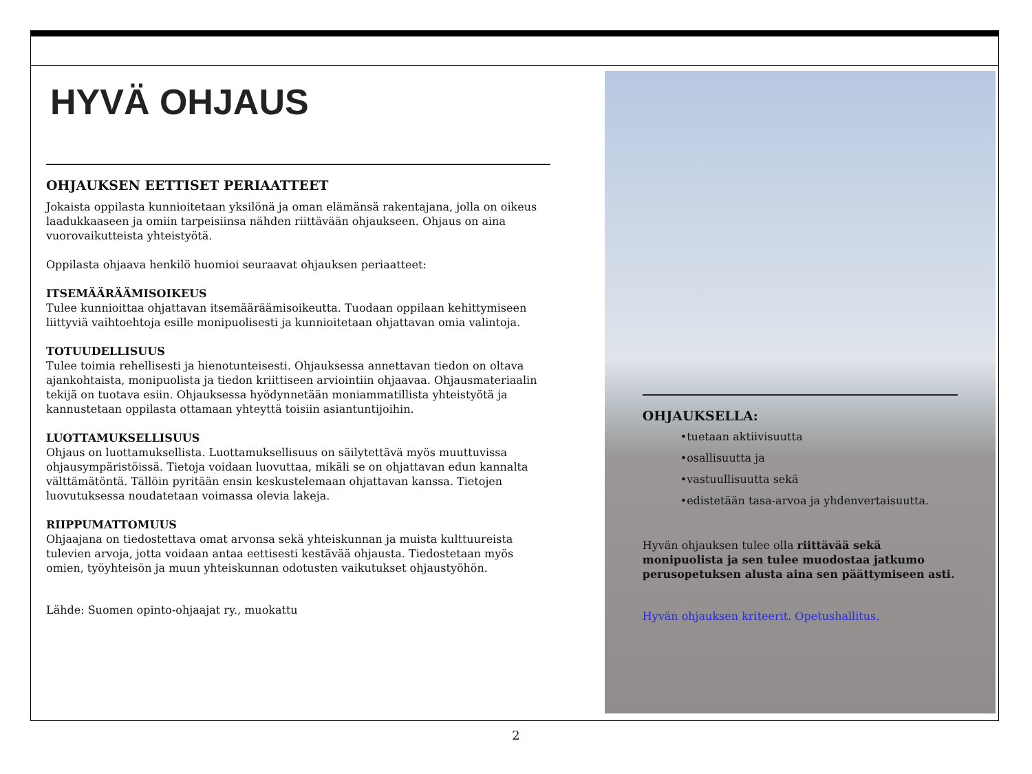HYVÄ OHJAUS
OHJAUKSEN EETTISET PERIAATTEET
Jokaista oppilasta kunnioitetaan yksilönä ja oman elämänsä rakentajana, jolla on oikeus laadukkaaseen ja omiin tarpeisiinsa nähden riittävään ohjaukseen. Ohjaus on aina vuorovaikutteista yhteistyötä.
Oppilasta ohjaava henkilö huomioi seuraavat ohjauksen periaatteet:
ITSEMÄÄRÄÄMISOIKEUS
Tulee kunnioittaa ohjattavan itsemääräämisoikeutta. Tuodaan oppilaan kehittymiseen liittyviä vaihtoehtoja esille monipuolisesti ja kunnioitetaan ohjattavan omia valintoja.
TOTUUDELLISUUS
Tulee toimia rehellisesti ja hienotunteisesti. Ohjauksessa annettavan tiedon on oltava ajankohtaista, monipuolista ja tiedon kriittiseen arviointiin ohjaavaa. Ohjausmateriaalin tekijä on tuotava esiin. Ohjauksessa hyödynnetään moniammatillista yhteistyötä ja kannustetaan oppilasta ottamaan yhteyttä toisiin asiantuntijoihin.
LUOTTAMUKSELLISUUS
Ohjaus on luottamuksellista. Luottamuksellisuus on säilytettävä myös muuttuvissa ohjausympäristöissä. Tietoja voidaan luovuttaa, mikäli se on ohjattavan edun kannalta välttämätöntä. Tällöin pyritään ensin keskustelemaan ohjattavan kanssa. Tietojen luovutuksessa noudatetaan voimassa olevia lakeja.
RIIPPUMATTOMUUS
Ohjaajana on tiedostettava omat arvonsa sekä yhteiskunnan ja muista kulttuureista tulevien arvoja, jotta voidaan antaa eettisesti kestävää ohjausta. Tiedostetaan myös omien, työyhteisön ja muun yhteiskunnan odotusten vaikutukset ohjaustyöhön.
Lähde: Suomen opinto-ohjaajat ry., muokattu
OHJAUKSELLA:
•tuetaan aktiivisuutta
•osallisuutta ja
•vastuullisuutta sekä
•edistetään tasa-arvoa ja yhdenvertaisuutta.
Hyvän ohjauksen tulee olla riittävää sekä monipuolista ja sen tulee muodostaa jatkumo perusopetuksen alusta aina sen päättymiseen asti.
Hyvän ohjauksen kriteerit. Opetushallitus.
2